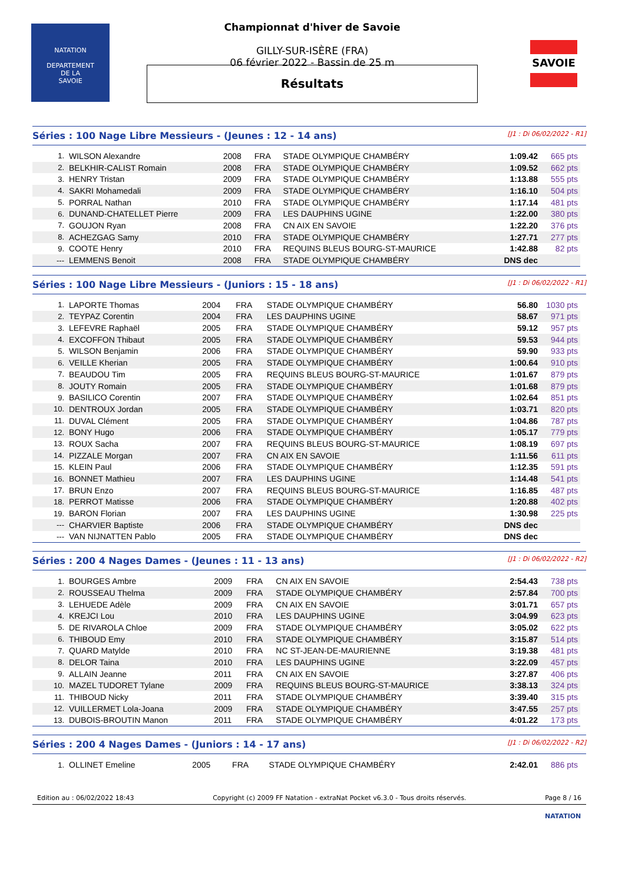NATATION
DEPARTEMENT
DE LA
SAVOIE
Championnat d'hiver de Savoie
GILLY-SUR-ISÈRE (FRA)
06 février 2022 - Bassin de 25 m
Résultats
SAVOIE
Séries : 100 Nage Libre Messieurs - (Jeunes : 12 - 14 ans) [J1 : Di 06/02/2022 - R1]
| 1. | WILSON Alexandre | 2008 | FRA | STADE OLYMPIQUE CHAMBÉRY | 1:09.42 | 665 pts |
| 2. | BELKHIR-CALIST Romain | 2008 | FRA | STADE OLYMPIQUE CHAMBÉRY | 1:09.52 | 662 pts |
| 3. | HENRY Tristan | 2009 | FRA | STADE OLYMPIQUE CHAMBÉRY | 1:13.88 | 555 pts |
| 4. | SAKRI Mohamedali | 2009 | FRA | STADE OLYMPIQUE CHAMBÉRY | 1:16.10 | 504 pts |
| 5. | PORRAL Nathan | 2010 | FRA | STADE OLYMPIQUE CHAMBÉRY | 1:17.14 | 481 pts |
| 6. | DUNAND-CHATELLET Pierre | 2009 | FRA | LES DAUPHINS UGINE | 1:22.00 | 380 pts |
| 7. | GOUJON Ryan | 2008 | FRA | CN AIX EN SAVOIE | 1:22.20 | 376 pts |
| 8. | ACHEZGAG Samy | 2010 | FRA | STADE OLYMPIQUE CHAMBÉRY | 1:27.71 | 277 pts |
| 9. | COOTE Henry | 2010 | FRA | REQUINS BLEUS BOURG-ST-MAURICE | 1:42.88 | 82 pts |
| --- | LEMMENS Benoit | 2008 | FRA | STADE OLYMPIQUE CHAMBÉRY | DNS dec | |
Séries : 100 Nage Libre Messieurs - (Juniors : 15 - 18 ans) [J1 : Di 06/02/2022 - R1]
| 1. | LAPORTE Thomas | 2004 | FRA | STADE OLYMPIQUE CHAMBÉRY | 56.80 | 1030 pts |
| 2. | TEYPAZ Corentin | 2004 | FRA | LES DAUPHINS UGINE | 58.67 | 971 pts |
| 3. | LEFEVRE Raphaël | 2005 | FRA | STADE OLYMPIQUE CHAMBÉRY | 59.12 | 957 pts |
| 4. | EXCOFFON Thibaut | 2005 | FRA | STADE OLYMPIQUE CHAMBÉRY | 59.53 | 944 pts |
| 5. | WILSON Benjamin | 2006 | FRA | STADE OLYMPIQUE CHAMBÉRY | 59.90 | 933 pts |
| 6. | VEILLE Kherian | 2005 | FRA | STADE OLYMPIQUE CHAMBÉRY | 1:00.64 | 910 pts |
| 7. | BEAUDOU Tim | 2005 | FRA | REQUINS BLEUS BOURG-ST-MAURICE | 1:01.67 | 879 pts |
| 8. | JOUTY Romain | 2005 | FRA | STADE OLYMPIQUE CHAMBÉRY | 1:01.68 | 879 pts |
| 9. | BASILICO Corentin | 2007 | FRA | STADE OLYMPIQUE CHAMBÉRY | 1:02.64 | 851 pts |
| 10. | DENTROUX Jordan | 2005 | FRA | STADE OLYMPIQUE CHAMBÉRY | 1:03.71 | 820 pts |
| 11. | DUVAL Clément | 2005 | FRA | STADE OLYMPIQUE CHAMBÉRY | 1:04.86 | 787 pts |
| 12. | BONY Hugo | 2006 | FRA | STADE OLYMPIQUE CHAMBÉRY | 1:05.17 | 779 pts |
| 13. | ROUX Sacha | 2007 | FRA | REQUINS BLEUS BOURG-ST-MAURICE | 1:08.19 | 697 pts |
| 14. | PIZZALE Morgan | 2007 | FRA | CN AIX EN SAVOIE | 1:11.56 | 611 pts |
| 15. | KLEIN Paul | 2006 | FRA | STADE OLYMPIQUE CHAMBÉRY | 1:12.35 | 591 pts |
| 16. | BONNET Mathieu | 2007 | FRA | LES DAUPHINS UGINE | 1:14.48 | 541 pts |
| 17. | BRUN Enzo | 2007 | FRA | REQUINS BLEUS BOURG-ST-MAURICE | 1:16.85 | 487 pts |
| 18. | PERROT Matisse | 2006 | FRA | STADE OLYMPIQUE CHAMBÉRY | 1:20.88 | 402 pts |
| 19. | BARON Florian | 2007 | FRA | LES DAUPHINS UGINE | 1:30.98 | 225 pts |
| --- | CHARVIER Baptiste | 2006 | FRA | STADE OLYMPIQUE CHAMBÉRY | DNS dec | |
| --- | VAN NIJNATTEN Pablo | 2005 | FRA | STADE OLYMPIQUE CHAMBÉRY | DNS dec | |
Séries : 200 4 Nages Dames - (Jeunes : 11 - 13 ans) [J1 : Di 06/02/2022 - R2]
| 1. | BOURGES Ambre | 2009 | FRA | CN AIX EN SAVOIE | 2:54.43 | 738 pts |
| 2. | ROUSSEAU Thelma | 2009 | FRA | STADE OLYMPIQUE CHAMBÉRY | 2:57.84 | 700 pts |
| 3. | LEHUEDE Adèle | 2009 | FRA | CN AIX EN SAVOIE | 3:01.71 | 657 pts |
| 4. | KREJCI Lou | 2010 | FRA | LES DAUPHINS UGINE | 3:04.99 | 623 pts |
| 5. | DE RIVAROLA Chloe | 2009 | FRA | STADE OLYMPIQUE CHAMBÉRY | 3:05.02 | 622 pts |
| 6. | THIBOUD Emy | 2010 | FRA | STADE OLYMPIQUE CHAMBÉRY | 3:15.87 | 514 pts |
| 7. | QUARD Matylde | 2010 | FRA | NC ST-JEAN-DE-MAURIENNE | 3:19.38 | 481 pts |
| 8. | DELOR Taina | 2010 | FRA | LES DAUPHINS UGINE | 3:22.09 | 457 pts |
| 9. | ALLAIN Jeanne | 2011 | FRA | CN AIX EN SAVOIE | 3:27.87 | 406 pts |
| 10. | MAZEL TUDORET Tylane | 2009 | FRA | REQUINS BLEUS BOURG-ST-MAURICE | 3:38.13 | 324 pts |
| 11. | THIBOUD Nicky | 2011 | FRA | STADE OLYMPIQUE CHAMBÉRY | 3:39.40 | 315 pts |
| 12. | VUILLERMET Lola-Joana | 2009 | FRA | STADE OLYMPIQUE CHAMBÉRY | 3:47.55 | 257 pts |
| 13. | DUBOIS-BROUTIN Manon | 2011 | FRA | STADE OLYMPIQUE CHAMBÉRY | 4:01.22 | 173 pts |
Séries : 200 4 Nages Dames - (Juniors : 14 - 17 ans) [J1 : Di 06/02/2022 - R2]
| 1. | OLLINET Emeline | 2005 | FRA | STADE OLYMPIQUE CHAMBÉRY | 2:42.01 | 886 pts |
Edition au : 06/02/2022 18:43 Copyright (c) 2009 FF Natation - extraNat Pocket v6.3.0 - Tous droits réservés. Page 8 / 16
NATATION